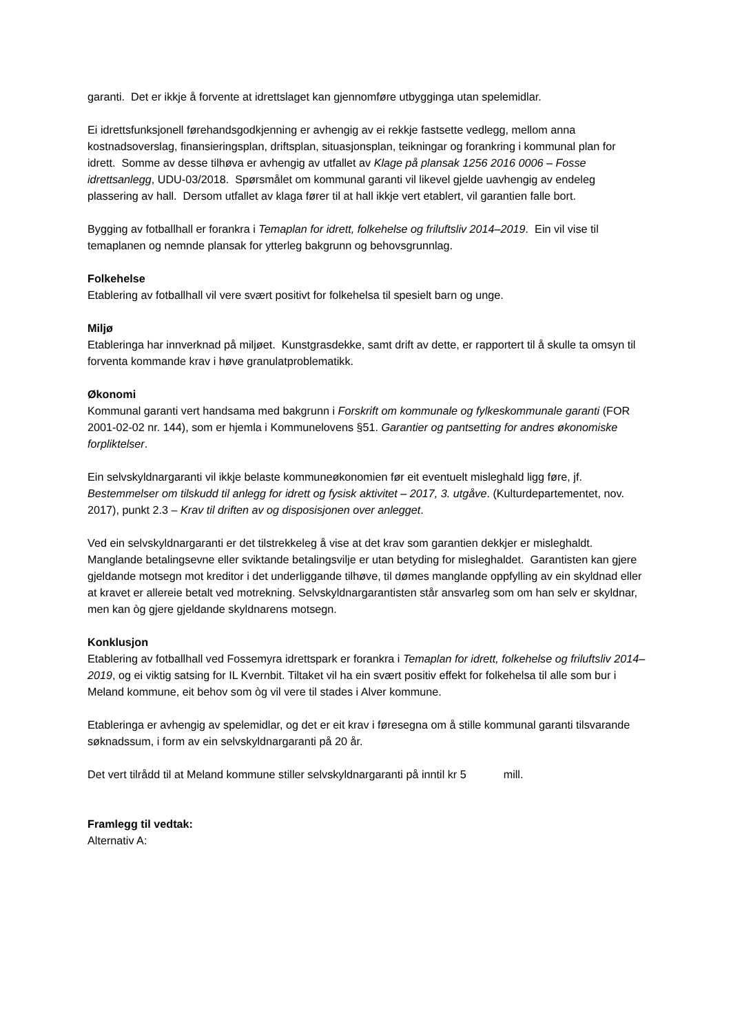garanti. Det er ikkje å forvente at idrettslaget kan gjennomføre utbygginga utan spelemidlar.
Ei idrettsfunksjonell førehandsgodkjenning er avhengig av ei rekkje fastsette vedlegg, mellom anna kostnadsoverslag, finansieringsplan, driftsplan, situasjonsplan, teikningar og forankring i kommunal plan for idrett. Somme av desse tilhøva er avhengig av utfallet av Klage på plansak 1256 2016 0006 – Fosse idrettsanlegg, UDU-03/2018. Spørsmålet om kommunal garanti vil likevel gjelde uavhengig av endeleg plassering av hall. Dersom utfallet av klaga fører til at hall ikkje vert etablert, vil garantien falle bort.
Bygging av fotballhall er forankra i Temaplan for idrett, folkehelse og friluftsliv 2014–2019. Ein vil vise til temaplanen og nemnde plansak for ytterleg bakgrunn og behovsgrunnlag.
Folkehelse
Etablering av fotballhall vil vere svært positivt for folkehelsa til spesielt barn og unge.
Miljø
Etableringa har innverknad på miljøet. Kunstgrasdekke, samt drift av dette, er rapportert til å skulle ta omsyn til forventa kommande krav i høve granulatproblematikk.
Økonomi
Kommunal garanti vert handsama med bakgrunn i Forskrift om kommunale og fylkeskommunale garanti (FOR 2001-02-02 nr. 144), som er hjemla i Kommunelovens §51. Garantier og pantsetting for andres økonomiske forpliktelser.
Ein selvskyldnargaranti vil ikkje belaste kommuneøkonomien før eit eventuelt misleghald ligg føre, jf. Bestemmelser om tilskudd til anlegg for idrett og fysisk aktivitet – 2017, 3. utgåve. (Kulturdepartementet, nov. 2017), punkt 2.3 – Krav til driften av og disposisjonen over anlegget.
Ved ein selvskyldnargaranti er det tilstrekkeleg å vise at det krav som garantien dekkjer er misleghaldt. Manglande betalingsevne eller sviktande betalingsvilje er utan betyding for misleghaldet. Garantisten kan gjere gjeldande motsegn mot kreditor i det underliggande tilhøve, til dømes manglande oppfylling av ein skyldnad eller at kravet er allereie betalt ved motrekning. Selvskyldnargarantisten står ansvarleg som om han selv er skyldnar, men kan òg gjere gjeldande skyldnarens motsegn.
Konklusjon
Etablering av fotballhall ved Fossemyra idrettspark er forankra i Temaplan for idrett, folkehelse og friluftsliv 2014–2019, og ei viktig satsing for IL Kvernbit. Tiltaket vil ha ein svært positiv effekt for folkehelsa til alle som bur i Meland kommune, eit behov som òg vil vere til stades i Alver kommune.
Etableringa er avhengig av spelemidlar, og det er eit krav i føresegna om å stille kommunal garanti tilsvarande søknadssum, i form av ein selvskyldnargaranti på 20 år.
Det vert tilrådd til at Meland kommune stiller selvskyldnargaranti på inntil kr 5 mill.
Framlegg til vedtak:
Alternativ A: